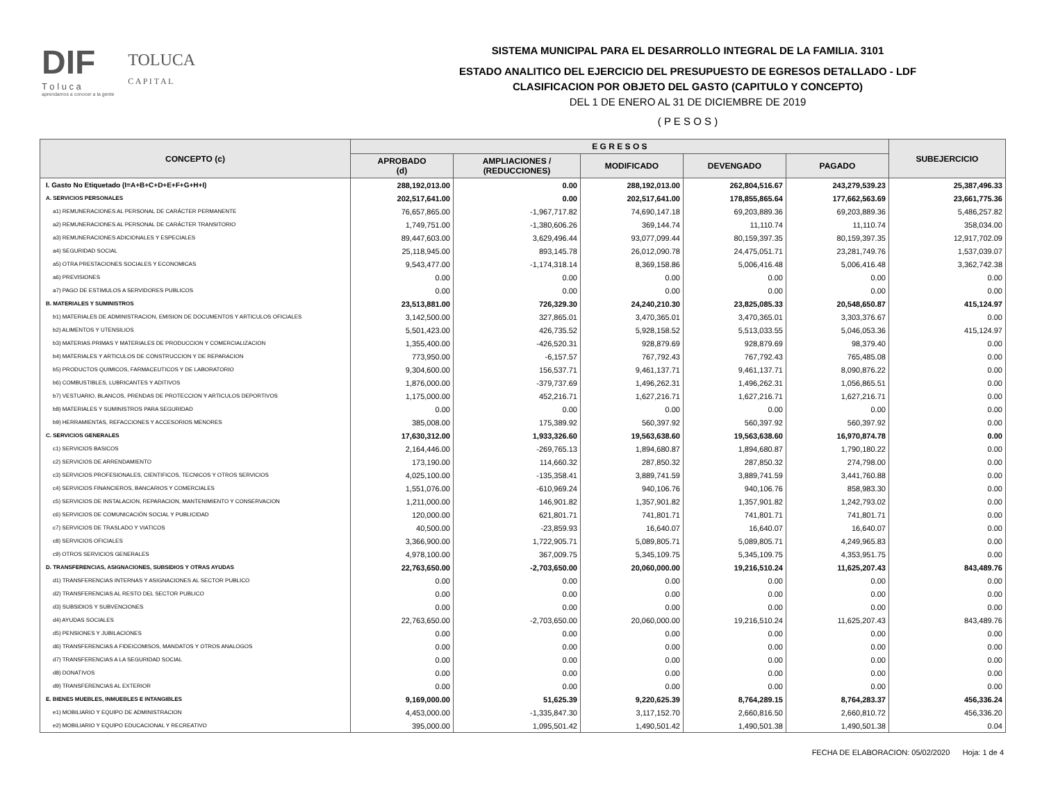DIF
T o l u c a
aprendamos a conocer a la gente
TOLUCA
C A P I T A L
SISTEMA MUNICIPAL PARA EL DESARROLLO INTEGRAL DE LA FAMILIA. 3101
ESTADO ANALITICO DEL EJERCICIO DEL PRESUPUESTO DE EGRESOS DETALLADO - LDF
CLASIFICACION POR OBJETO DEL GASTO (CAPITULO Y CONCEPTO)
DEL 1 DE ENERO AL 31 DE DICIEMBRE DE 2019
( P E S O S )
| CONCEPTO (c) | E G R E S O S | | | | | SUBEJERCICIO |
| --- | --- | --- | --- | --- | --- | --- |
| | APROBADO (d) | AMPLIACIONES / (REDUCCIONES) | MODIFICADO | DEVENGADO | PAGADO | |
| I. Gasto No Etiquetado (I=A+B+C+D+E+F+G+H+I) | 288,192,013.00 | 0.00 | 288,192,013.00 | 262,804,516.67 | 243,279,539.23 | 25,387,496.33 |
| A. SERVICIOS PERSONALES | 202,517,641.00 | 0.00 | 202,517,641.00 | 178,855,865.64 | 177,662,563.69 | 23,661,775.36 |
| a1) REMUNERACIONES AL PERSONAL DE CARÁCTER PERMANENTE | 76,657,865.00 | -1,967,717.82 | 74,690,147.18 | 69,203,889.36 | 69,203,889.36 | 5,486,257.82 |
| a2) REMUNERACIONES AL PERSONAL DE CARÁCTER TRANSITORIO | 1,749,751.00 | -1,380,606.26 | 369,144.74 | 11,110.74 | 11,110.74 | 358,034.00 |
| a3) REMUNERACIONES ADICIONALES Y ESPECIALES | 89,447,603.00 | 3,629,496.44 | 93,077,099.44 | 80,159,397.35 | 80,159,397.35 | 12,917,702.09 |
| a4) SEGURIDAD SOCIAL | 25,118,945.00 | 893,145.78 | 26,012,090.78 | 24,475,051.71 | 23,281,749.76 | 1,537,039.07 |
| a5) OTRA PRESTACIONES SOCIALES Y ECONOMICAS | 9,543,477.00 | -1,174,318.14 | 8,369,158.86 | 5,006,416.48 | 5,006,416.48 | 3,362,742.38 |
| a6) PREVISIONES | 0.00 | 0.00 | 0.00 | 0.00 | 0.00 | 0.00 |
| a7) PAGO DE ESTIMULOS A SERVIDORES PUBLICOS | 0.00 | 0.00 | 0.00 | 0.00 | 0.00 | 0.00 |
| B. MATERIALES Y SUMINISTROS | 23,513,881.00 | 726,329.30 | 24,240,210.30 | 23,825,085.33 | 20,548,650.87 | 415,124.97 |
| b1) MATERIALES DE ADMINISTRACION, EMISION DE DOCUMENTOS Y ARTICULOS OFICIALES | 3,142,500.00 | 327,865.01 | 3,470,365.01 | 3,470,365.01 | 3,303,376.67 | 0.00 |
| b2) ALIMENTOS Y UTENSILIOS | 5,501,423.00 | 426,735.52 | 5,928,158.52 | 5,513,033.55 | 5,046,053.36 | 415,124.97 |
| b3) MATERIAS PRIMAS Y MATERIALES DE PRODUCCION Y COMERCIALIZACION | 1,355,400.00 | -426,520.31 | 928,879.69 | 928,879.69 | 98,379.40 | 0.00 |
| b4) MATERIALES Y ARTICULOS DE CONSTRUCCION Y DE REPARACION | 773,950.00 | -6,157.57 | 767,792.43 | 767,792.43 | 765,485.08 | 0.00 |
| b5) PRODUCTOS QUIMICOS, FARMACEUTICOS Y DE LABORATORIO | 9,304,600.00 | 156,537.71 | 9,461,137.71 | 9,461,137.71 | 8,090,876.22 | 0.00 |
| b6) COMBUSTIBLES, LUBRICANTES Y ADITIVOS | 1,876,000.00 | -379,737.69 | 1,496,262.31 | 1,496,262.31 | 1,056,865.51 | 0.00 |
| b7) VESTUARIO, BLANCOS, PRENDAS DE PROTECCION Y ARTICULOS DEPORTIVOS | 1,175,000.00 | 452,216.71 | 1,627,216.71 | 1,627,216.71 | 1,627,216.71 | 0.00 |
| b8) MATERIALES Y SUMINISTROS PARA SEGURIDAD | 0.00 | 0.00 | 0.00 | 0.00 | 0.00 | 0.00 |
| b9) HERRAMIENTAS, REFACCIONES Y ACCESORIOS MENORES | 385,008.00 | 175,389.92 | 560,397.92 | 560,397.92 | 560,397.92 | 0.00 |
| C. SERVICIOS GENERALES | 17,630,312.00 | 1,933,326.60 | 19,563,638.60 | 19,563,638.60 | 16,970,874.78 | 0.00 |
| c1) SERVICIOS BASICOS | 2,164,446.00 | -269,765.13 | 1,894,680.87 | 1,894,680.87 | 1,790,180.22 | 0.00 |
| c2) SERVICIOS DE ARRENDAMIENTO | 173,190.00 | 114,660.32 | 287,850.32 | 287,850.32 | 274,798.00 | 0.00 |
| c3) SERVICIOS PROFESIONALES, CIENTIFICOS, TECNICOS Y OTROS SERVICIOS | 4,025,100.00 | -135,358.41 | 3,889,741.59 | 3,889,741.59 | 3,441,760.88 | 0.00 |
| c4) SERVICIOS FINANCIEROS, BANCARIOS Y COMERCIALES | 1,551,076.00 | -610,969.24 | 940,106.76 | 940,106.76 | 858,983.30 | 0.00 |
| c5) SERVICIOS DE INSTALACION, REPARACION, MANTENIMIENTO Y CONSERVACION | 1,211,000.00 | 146,901.82 | 1,357,901.82 | 1,357,901.82 | 1,242,793.02 | 0.00 |
| c6) SERVICIOS DE COMUNICACIÓN SOCIAL Y PUBLICIDAD | 120,000.00 | 621,801.71 | 741,801.71 | 741,801.71 | 741,801.71 | 0.00 |
| c7) SERVICIOS DE TRASLADO Y VIATICOS | 40,500.00 | -23,859.93 | 16,640.07 | 16,640.07 | 16,640.07 | 0.00 |
| c8) SERVICIOS OFICIALES | 3,366,900.00 | 1,722,905.71 | 5,089,805.71 | 5,089,805.71 | 4,249,965.83 | 0.00 |
| c9) OTROS SERVICIOS GENERALES | 4,978,100.00 | 367,009.75 | 5,345,109.75 | 5,345,109.75 | 4,353,951.75 | 0.00 |
| D. TRANSFERENCIAS, ASIGNACIONES, SUBSIDIOS Y OTRAS AYUDAS | 22,763,650.00 | -2,703,650.00 | 20,060,000.00 | 19,216,510.24 | 11,625,207.43 | 843,489.76 |
| d1) TRANSFERENCIAS INTERNAS Y ASIGNACIONES AL SECTOR PUBLICO | 0.00 | 0.00 | 0.00 | 0.00 | 0.00 | 0.00 |
| d2) TRANSFERENCIAS AL RESTO DEL SECTOR PUBLICO | 0.00 | 0.00 | 0.00 | 0.00 | 0.00 | 0.00 |
| d3) SUBSIDIOS Y SUBVENCIONES | 0.00 | 0.00 | 0.00 | 0.00 | 0.00 | 0.00 |
| d4) AYUDAS SOCIALES | 22,763,650.00 | -2,703,650.00 | 20,060,000.00 | 19,216,510.24 | 11,625,207.43 | 843,489.76 |
| d5) PENSIONES Y JUBILACIONES | 0.00 | 0.00 | 0.00 | 0.00 | 0.00 | 0.00 |
| d6) TRANSFERENCIAS A FIDEICOMISOS, MANDATOS Y OTROS ANALOGOS | 0.00 | 0.00 | 0.00 | 0.00 | 0.00 | 0.00 |
| d7) TRANSFERENCIAS A LA SEGURIDAD SOCIAL | 0.00 | 0.00 | 0.00 | 0.00 | 0.00 | 0.00 |
| d8) DONATIVOS | 0.00 | 0.00 | 0.00 | 0.00 | 0.00 | 0.00 |
| d9) TRANSFERENCIAS AL EXTERIOR | 0.00 | 0.00 | 0.00 | 0.00 | 0.00 | 0.00 |
| E. BIENES MUEBLES, INMUEBLES E INTANGIBLES | 9,169,000.00 | 51,625.39 | 9,220,625.39 | 8,764,289.15 | 8,764,283.37 | 456,336.24 |
| e1) MOBILIARIO Y EQUIPO DE ADMINISTRACION | 4,453,000.00 | -1,335,847.30 | 3,117,152.70 | 2,660,816.50 | 2,660,810.72 | 456,336.20 |
| e2) MOBILIARIO Y EQUIPO EDUCACIONAL Y RECREATIVO | 395,000.00 | 1,095,501.42 | 1,490,501.42 | 1,490,501.38 | 1,490,501.38 | 0.04 |
FECHA DE ELABORACION: 05/02/2020 Hoja: 1 de 4